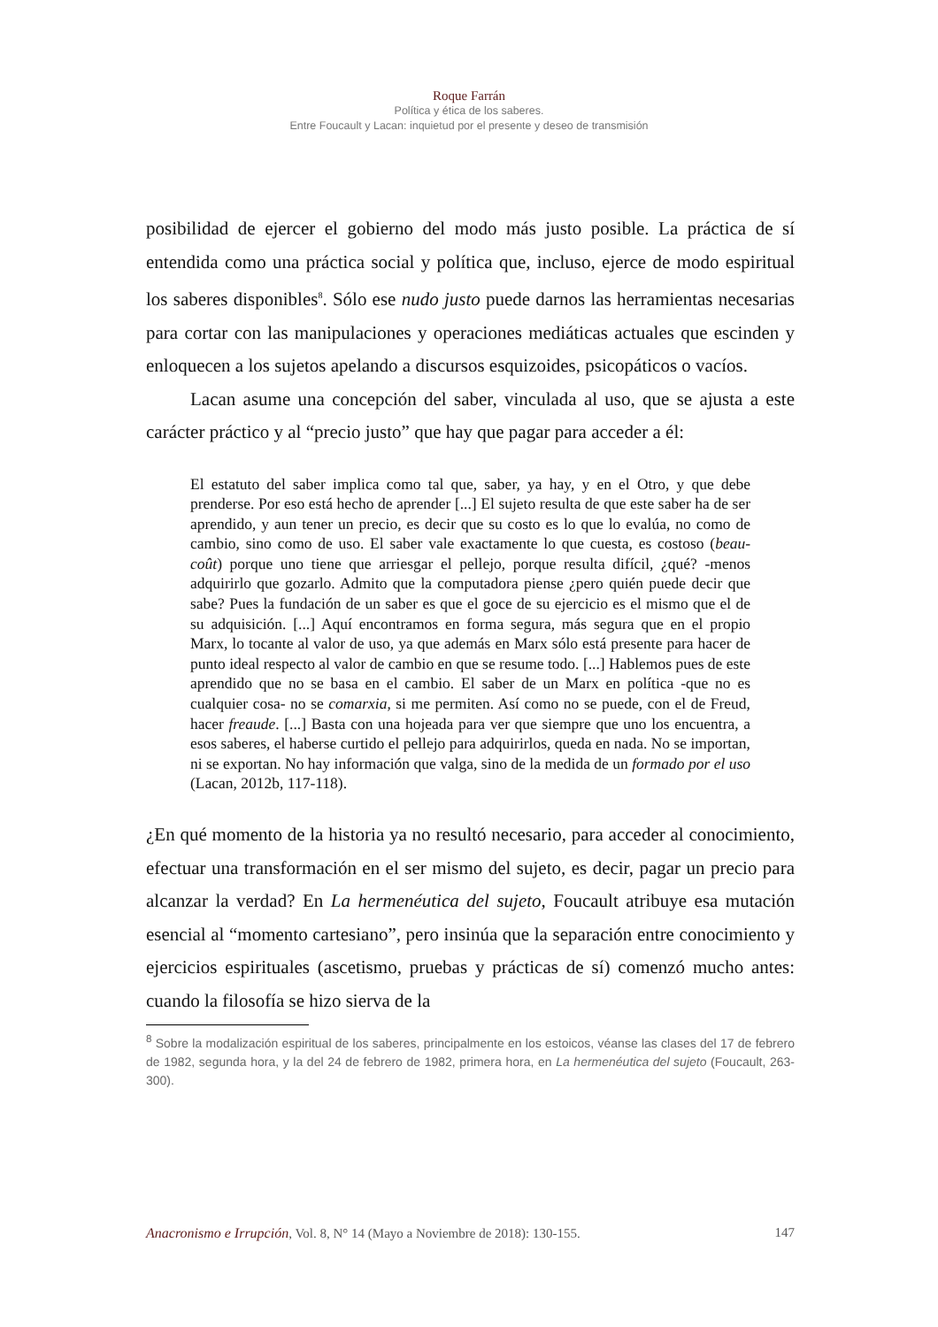Roque Farrán
Política y ética de los saberes.
Entre Foucault y Lacan: inquietud por el presente y deseo de transmisión
posibilidad de ejercer el gobierno del modo más justo posible. La práctica de sí entendida como una práctica social y política que, incluso, ejerce de modo espiritual los saberes disponibles<sup>8</sup>. Sólo ese nudo justo puede darnos las herramientas necesarias para cortar con las manipulaciones y operaciones mediáticas actuales que escinden y enloquecen a los sujetos apelando a discursos esquizoides, psicopáticos o vacíos.
Lacan asume una concepción del saber, vinculada al uso, que se ajusta a este carácter práctico y al “precio justo” que hay que pagar para acceder a él:
El estatuto del saber implica como tal que, saber, ya hay, y en el Otro, y que debe prenderse. Por eso está hecho de aprender [...] El sujeto resulta de que este saber ha de ser aprendido, y aun tener un precio, es decir que su costo es lo que lo evalúa, no como de cambio, sino como de uso. El saber vale exactamente lo que cuesta, es costoso (beau-coût) porque uno tiene que arriesgar el pellejo, porque resulta difícil, ¿qué? -menos adquirirlo que gozarlo. Admito que la computadora piense ¿pero quién puede decir que sabe? Pues la fundación de un saber es que el goce de su ejercicio es el mismo que el de su adquisición. [...] Aquí encontramos en forma segura, más segura que en el propio Marx, lo tocante al valor de uso, ya que además en Marx sólo está presente para hacer de punto ideal respecto al valor de cambio en que se resume todo. [...] Hablemos pues de este aprendido que no se basa en el cambio. El saber de un Marx en política -que no es cualquier cosa- no se comarxia, si me permiten. Así como no se puede, con el de Freud, hacer freaude. [...] Basta con una hojeada para ver que siempre que uno los encuentra, a esos saberes, el haberse curtido el pellejo para adquirirlos, queda en nada. No se importan, ni se exportan. No hay información que valga, sino de la medida de un formado por el uso (Lacan, 2012b, 117-118).
¿En qué momento de la historia ya no resultó necesario, para acceder al conocimiento, efectuar una transformación en el ser mismo del sujeto, es decir, pagar un precio para alcanzar la verdad? En La hermenéutica del sujeto, Foucault atribuye esa mutación esencial al “momento cartesiano”, pero insinúa que la separación entre conocimiento y ejercicios espirituales (ascetismo, pruebas y prácticas de sí) comenzó mucho antes: cuando la filosofía se hizo sierva de la
<sup>8</sup> Sobre la modalización espiritual de los saberes, principalmente en los estoicos, véanse las clases del 17 de febrero de 1982, segunda hora, y la del 24 de febrero de 1982, primera hora, en La hermenéutica del sujeto (Foucault, 263-300).
Anacronismo e Irrupción, Vol. 8, N° 14 (Mayo a Noviembre de 2018): 130-155. 147